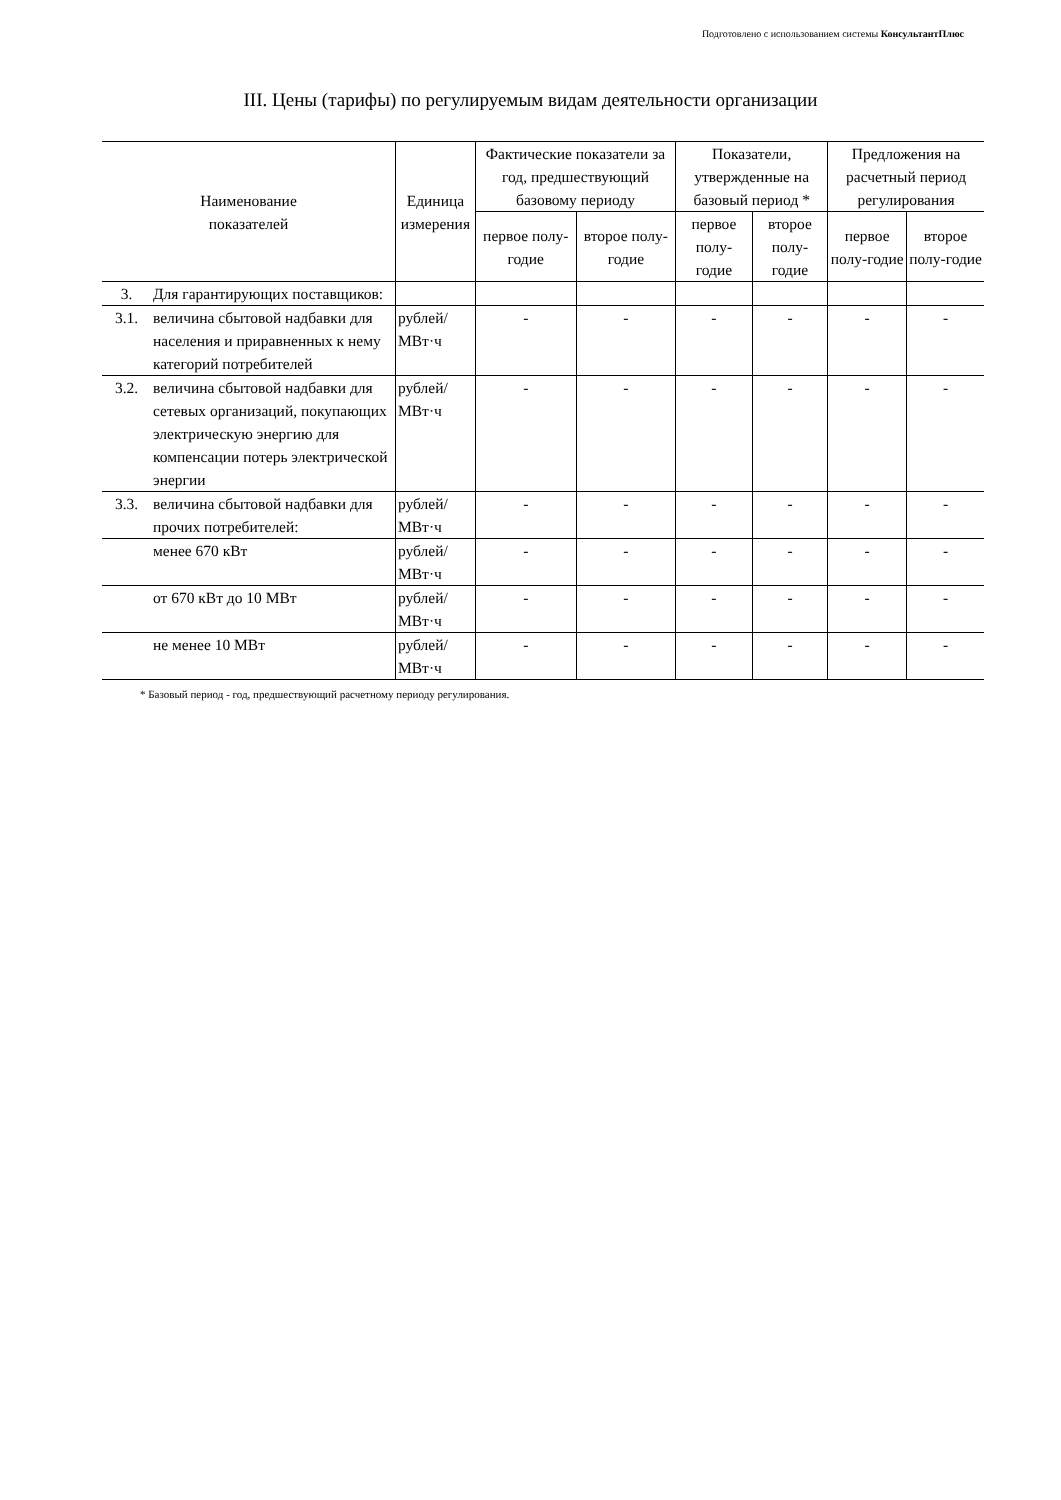Подготовлено с использованием системы КонсультантПлюс
III. Цены (тарифы) по регулируемым видам деятельности организации
| Наименование показателей | | Единица измерения | Фактические показатели за год, предшествующий базовому периоду | | Показатели, утвержденные на базовый период * | | Предложения на расчетный период регулирования | |
| --- | --- | --- | --- | --- | --- | --- | --- | --- |
| | | | первое полу-годие | второе полу-годие | первое полу-годие | второе полу-годие | первое полу-годие | второе полу-годие |
| 3. | Для гарантирующих поставщиков: | | | | | | | |
| 3.1. | величина сбытовой надбавки для населения и приравненных к нему категорий потребителей | рублей/МВт·ч | - | - | - | - | - | - |
| 3.2. | величина сбытовой надбавки для сетевых организаций, покупающих электрическую энергию для компенсации потерь электрической энергии | рублей/МВт·ч | - | - | - | - | - | - |
| 3.3. | величина сбытовой надбавки для прочих потребителей: | рублей/МВт·ч | - | - | - | - | - | - |
| | менее 670 кВт | рублей/МВт·ч | - | - | - | - | - | - |
| | от 670 кВт до 10 МВт | рублей/МВт·ч | - | - | - | - | - | - |
| | не менее 10 МВт | рублей/МВт·ч | - | - | - | - | - | - |
* Базовый период - год, предшествующий расчетному периоду регулирования.